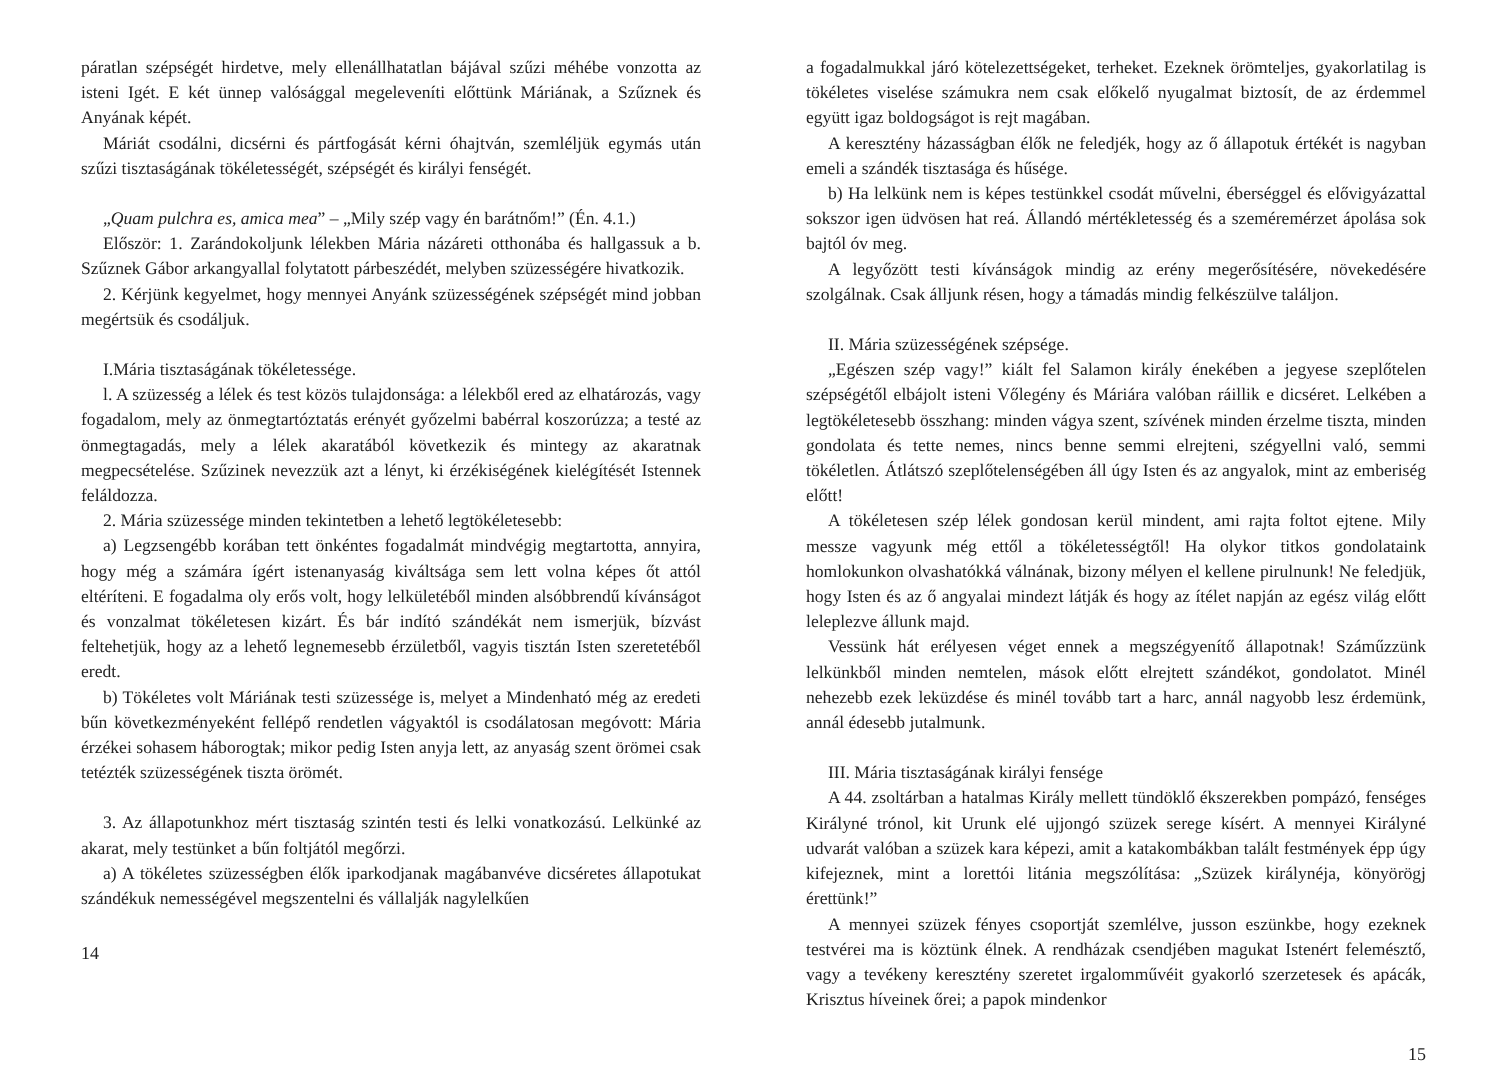páratlan szépségét hirdetve, mely ellenállhatatlan bájával szűzi méhébe vonzotta az isteni Igét. E két ünnep valósággal megeleveníti előttünk Máriának, a Szűznek és Anyának képét.
Máriát csodálni, dicsérni és pártfogását kérni óhajtván, szemléljük egymás után szűzi tisztaságának tökéletességét, szépségét és királyi fenségét.
„Quam pulchra es, amica mea” – „Mily szép vagy én barátnőm!” (Én. 4.1.)
Először: 1. Zarándokoljunk lélekben Mária názáreti otthonába és hallgassuk a b. Szűznek Gábor arkangyallal folytatott párbeszédét, melyben szüzességére hivatkozik.
2. Kérjünk kegyelmet, hogy mennyei Anyánk szüzességének szépségét mind jobban megértsük és csodáljuk.
I.Mária tisztaságának tökéletessége.
l. A szüzesség a lélek és test közös tulajdonsága: a lélekből ered az elhatározás, vagy fogadalom, mely az önmegtartóztatás erényét győzelmi babérral koszorúzza; a testé az önmegtagadás, mely a lélek akaratából következik és mintegy az akaratnak megpecsételése. Szűzinek nevezzük azt a lényt, ki érzékiségének kielégítését Istennek feláldozza.
2. Mária szüzessége minden tekintetben a lehető legtökéletesebb:
a) Legzsengébb korában tett önkéntes fogadalmát mindvégig megtartotta, annyira, hogy még a számára ígért istenanyaság kiváltsága sem lett volna képes őt attól eltéríteni. E fogadalma oly erős volt, hogy lelkületéből minden alsóbbrendű kívánságot és vonzalmat tökéletesen kizárt. És bár indító szándékát nem ismerjük, bízvást feltehetjük, hogy az a lehető legnemesebb érzületből, vagyis tisztán Isten szeretetéből eredt.
b) Tökéletes volt Máriának testi szüzessége is, melyet a Mindenható még az eredeti bűn következményeként fellépő rendetlen vágyaktól is csodálatosan megóvott: Mária érzékei sohasem háborogtak; mikor pedig Isten anyja lett, az anyaság szent örömei csak tetézték szüzességének tiszta örömét.
3. Az állapotunkhoz mért tisztaság szintén testi és lelki vonatkozású. Lelkünké az akarat, mely testünket a bűn foltjától megőrzi.
a) A tökéletes szüzességben élők iparkodjanak magábanvéve dicséretes állapotukat szándékuk nemességével megszentelni és vállalják nagylelkűen
14
a fogadalmukkal járó kötelezettségeket, terheket. Ezeknek örömteljes, gyakorlatilag is tökéletes viselése számukra nem csak előkelő nyugalmat biztosít, de az érdemmel együtt igaz boldogságot is rejt magában.
A keresztény házasságban élők ne feledjék, hogy az ő állapotuk értékét is nagyban emeli a szándék tisztasága és hűsége.
b) Ha lelkünk nem is képes testünkkel csodát művelni, éberséggel és elővigyázattal sokszor igen üdvösen hat reá. Állandó mértékletesség és a szeméremérzet ápolása sok bajtól óv meg.
A legyőzött testi kívánságok mindig az erény megerősítésére, növekedésére szolgálnak. Csak álljunk résen, hogy a támadás mindig felkészülve találjon.
II. Mária szüzességének szépsége.
„Egészen szép vagy!” kiált fel Salamon király énekében a jegyese szeplőtelen szépségétől elbájolt isteni Vőlegény és Máriára valóban ráillik e dicséret. Lelkében a legtökéletesebb összhang: minden vágya szent, szívének minden érzelme tiszta, minden gondolata és tette nemes, nincs benne semmi elrejteni, szégyellni való, semmi tökéletlen. Átlátszó szeplőtelenségében áll úgy Isten és az angyalok, mint az emberiség előtt!
A tökéletesen szép lélek gondosan kerül mindent, ami rajta foltot ejtene. Mily messze vagyunk még ettől a tökéletességtől! Ha olykor titkos gondolataink homlokunkon olvashatókká válnának, bizony mélyen el kellene pirulnunk! Ne feledjük, hogy Isten és az ő angyalai mindezt látják és hogy az ítélet napján az egész világ előtt leleplezve állunk majd.
Vessünk hát erélyesen véget ennek a megszégyenítő állapotnak! Száműzzünk lelkünkből minden nemtelen, mások előtt elrejtett szándékot, gondolatot. Minél nehezebb ezek leküzdése és minél tovább tart a harc, annál nagyobb lesz érdemünk, annál édesebb jutalmunk.
III. Mária tisztaságának királyi fensége
A 44. zsoltárban a hatalmas Király mellett tündöklő ékszerekben pompázó, fenséges Királyné trónol, kit Urunk elé ujjongó szüzek serege kísért. A mennyei Királyné udvarát valóban a szüzek kara képezi, amit a katakombákban talált festmények épp úgy kifejeznek, mint a lorettói litánia megszólítása: „Szüzek királynéja, könyörögj érettünk!”
A mennyei szüzek fényes csoportját szemlélve, jusson eszünkbe, hogy ezeknek testvérei ma is köztünk élnek. A rendházak csendjében magukat Istenért felemésztő, vagy a tevékeny keresztény szeretet irgalomművéit gyakorló szerzetesek és apácák, Krisztus híveinek őrei; a papok mindenkor
15